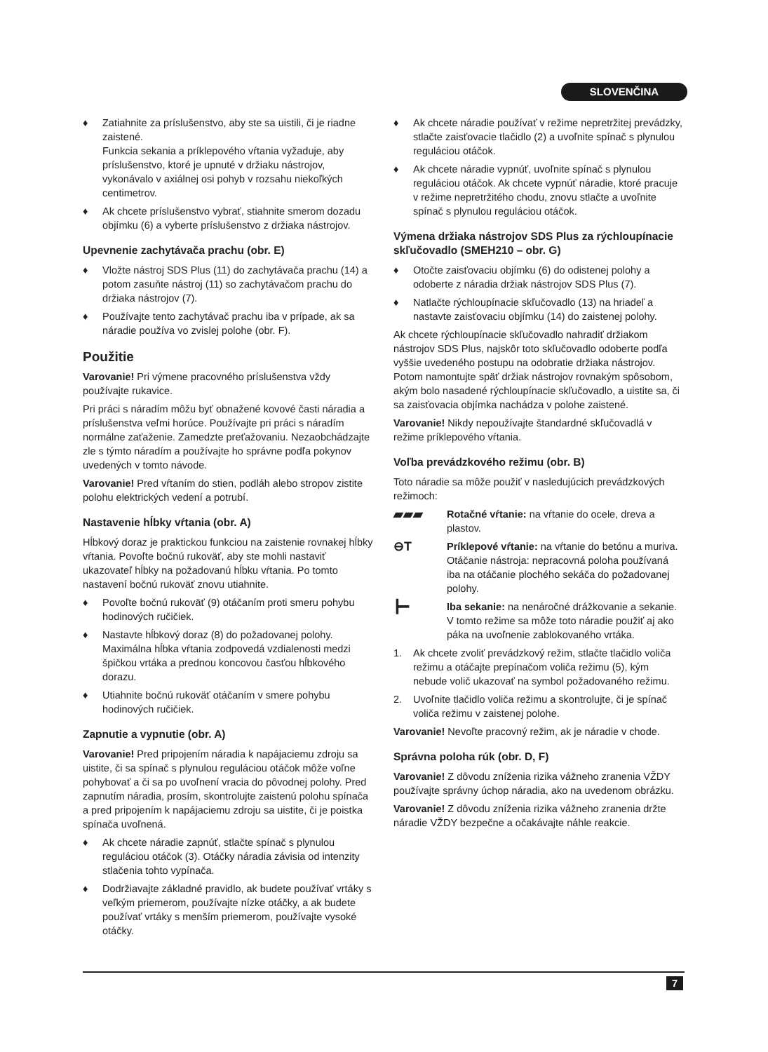SLOVENČINA
♦ Zatiahnite za príslušenstvo, aby ste sa uistili, či je riadne zaistené.
Funkcia sekania a príklepového vŕtania vyžaduje, aby príslušenstvo, ktoré je upnuté v držiaku nástrojov, vykonávalo v axiálnej osi pohyb v rozsahu niekoľkých centimetrov.
♦ Ak chcete príslušenstvo vybrať, stiahnite smerom dozadu objímku (6) a vyberte príslušenstvo z držiaka nástrojov.
Upevnenie zachytávača prachu (obr. E)
♦ Vložte nástroj SDS Plus (11) do zachytávača prachu (14) a potom zasuňte nástroj (11) so zachytávačom prachu do držiaka nástrojov (7).
♦ Používajte tento zachytávač prachu iba v prípade, ak sa náradie používa vo zvislej polohe (obr. F).
Použitie
Varovanie! Pri výmene pracovného príslušenstva vždy používajte rukavice.
Pri práci s náradím môžu byť obnažené kovové časti náradia a príslušenstva veľmi horúce. Používajte pri práci s náradím normálne zaťaženie. Zamedzte preťažovaniu. Nezaobchádzajte zle s týmto náradím a používajte ho správne podľa pokynov uvedených v tomto návode.
Varovanie! Pred vŕtaním do stien, podláh alebo stropov zistite polohu elektrických vedení a potrubí.
Nastavenie hĺbky vŕtania (obr. A)
Hĺbkový doraz je praktickou funkciou na zaistenie rovnakej hĺbky vŕtania. Povoľte bočnú rukoväť, aby ste mohli nastaviť ukazovateľ hĺbky na požadovanú hĺbku vŕtania. Po tomto nastavení bočnú rukoväť znovu utiahnite.
♦ Povoľte bočnú rukoväť (9) otáčaním proti smeru pohybu hodinových ručičiek.
♦ Nastavte hĺbkový doraz (8) do požadovanej polohy. Maximálna hĺbka vŕtania zodpovedá vzdialenosti medzi špičkou vrtáka a prednou koncovou časťou hĺbkového dorazu.
♦ Utiahnite bočnú rukoväť otáčaním v smere pohybu hodinových ručičiek.
Zapnutie a vypnutie (obr. A)
Varovanie! Pred pripojením náradia k napájaciemu zdroju sa uistite, či sa spínač s plynulou reguláciou otáčok môže voľne pohybovať a či sa po uvoľnení vracia do pôvodnej polohy. Pred zapnutím náradia, prosím, skontrolujte zaistenú polohu spínača a pred pripojením k napájaciemu zdroju sa uistite, či je poistka spínača uvoľnená.
♦ Ak chcete náradie zapnúť, stlačte spínač s plynulou reguláciou otáčok (3). Otáčky náradia závisia od intenzity stlačenia tohto vypínača.
♦ Dodržiavajte základné pravidlo, ak budete používať vrtáky s veľkým priemerom, používajte nízke otáčky, a ak budete používať vrtáky s menším priemerom, používajte vysoké otáčky.
♦ Ak chcete náradie používať v režime nepretržitej prevádzky, stlačte zaisťovacie tlačidlo (2) a uvoľnite spínač s plynulou reguláciou otáčok.
♦ Ak chcete náradie vypnúť, uvoľnite spínač s plynulou reguláciou otáčok. Ak chcete vypnúť náradie, ktoré pracuje v režime nepretržitého chodu, znovu stlačte a uvoľnite spínač s plynulou reguláciou otáčok.
Výmena držiaka nástrojov SDS Plus za rýchloupínacie skľučovadlo (SMEH210 – obr. G)
♦ Otočte zaisťovaciu objímku (6) do odistenej polohy a odoberte z náradia držiak nástrojov SDS Plus (7).
♦ Natlačte rýchloupínacie skľučovadlo (13) na hriadeľ a nastavte zaisťovaciu objímku (14) do zaistenej polohy.
Ak chcete rýchloupínacie skľučovadlo nahradiť držiakom nástrojov SDS Plus, najskôr toto skľučovadlo odoberte podľa vyššie uvedeného postupu na odobratie držiaka nástrojov. Potom namontujte späť držiak nástrojov rovnakým spôsobom, akým bolo nasadené rýchloupínacie skľučovadlo, a uistite sa, či sa zaisťovacia objímka nachádza v polohe zaistené.
Varovanie! Nikdy nepoužívajte štandardné skľučovadlá v režime príklepového vŕtania.
Voľba prevádzkového režimu (obr. B)
Toto náradie sa môže použiť v nasledujúcich prevádzkových režimoch:
▰▰▰
Rotačné vŕtanie: na vŕtanie do ocele, dreva a plastov.
⊖T
Príklepové vŕtanie: na vŕtanie do betónu a muriva. Otáčanie nástroja: nepracovná poloha používaná iba na otáčanie plochého sekáča do požadovanej polohy.
┣━
Iba sekanie: na nenáročné drážkovanie a sekanie. V tomto režime sa môže toto náradie použiť aj ako páka na uvoľnenie zablokovaného vrtáka.
1. Ak chcete zvoliť prevádzkový režim, stlačte tlačidlo voliča režimu a otáčajte prepínačom voliča režimu (5), kým nebude volič ukazovať na symbol požadovaného režimu.
2. Uvoľnite tlačidlo voliča režimu a skontrolujte, či je spínač voliča režimu v zaistenej polohe.
Varovanie! Nevoľte pracovný režim, ak je náradie v chode.
Správna poloha rúk (obr. D, F)
Varovanie! Z dôvodu zníženia rizika vážneho zranenia VŽDY používajte správny úchop náradia, ako na uvedenom obrázku.
Varovanie! Z dôvodu zníženia rizika vážneho zranenia držte náradie VŽDY bezpečne a očakávajte náhle reakcie.
7